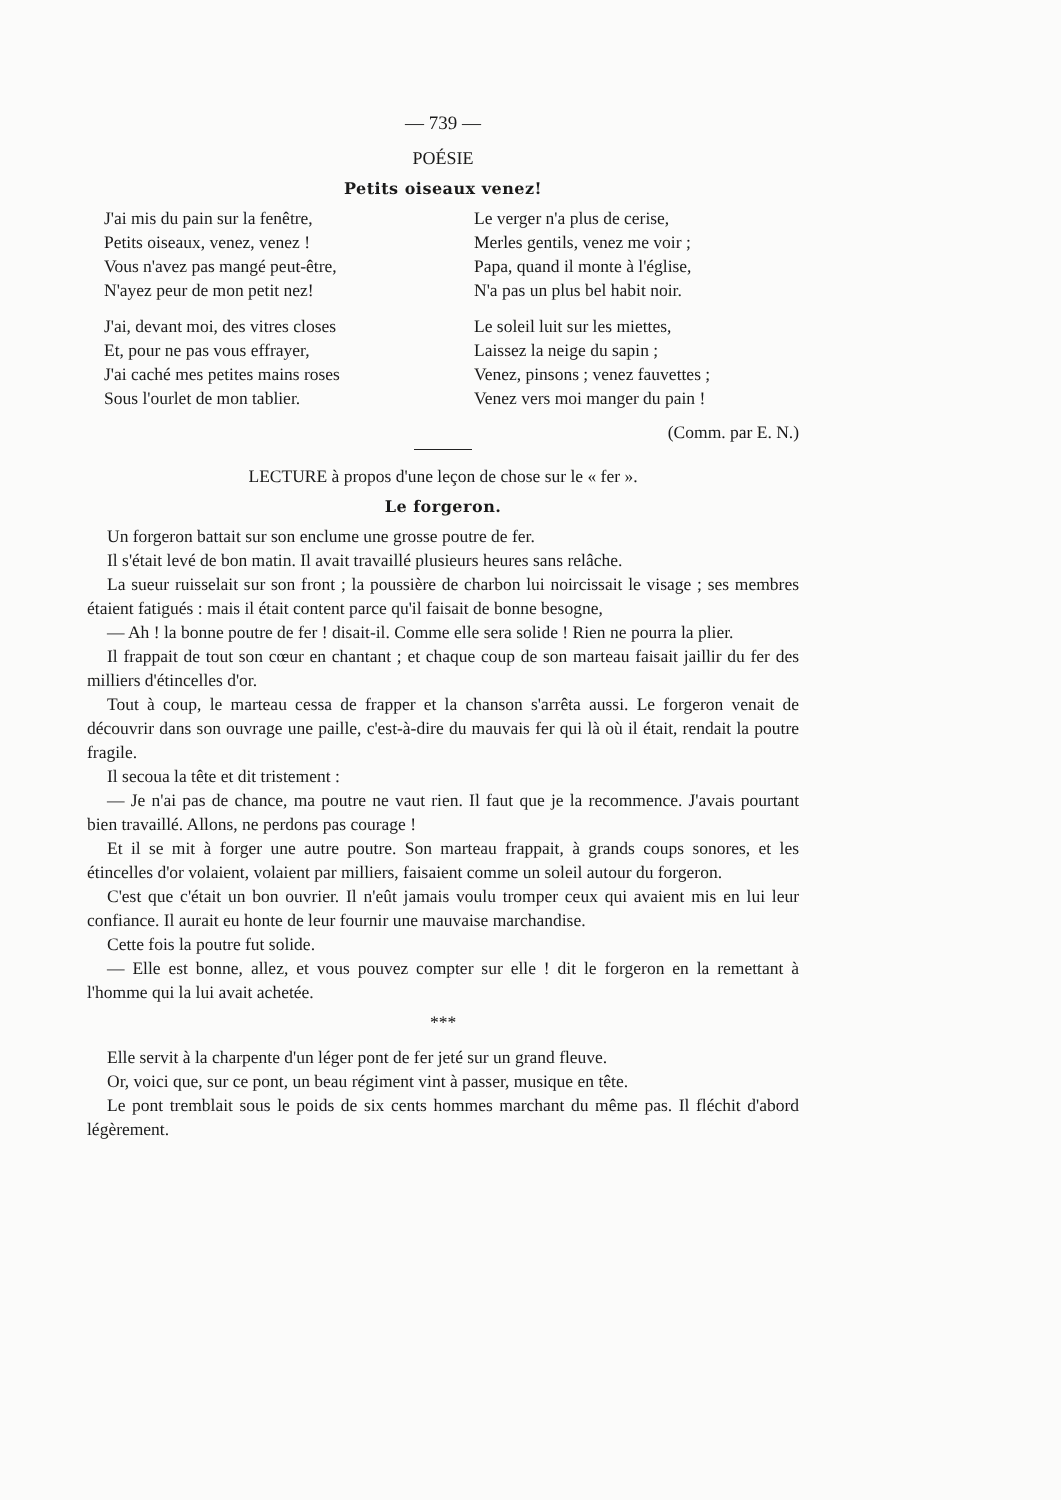— 739 —
POÉSIE
Petits oiseaux venez!
J'ai mis du pain sur la fenêtre,
Petits oiseaux, venez, venez !
Vous n'avez pas mangé peut-être,
N'ayez peur de mon petit nez!
J'ai, devant moi, des vitres closes
Et, pour ne pas vous effrayer,
J'ai caché mes petites mains roses
Sous l'ourlet de mon tablier.
Le verger n'a plus de cerise,
Merles gentils, venez me voir ;
Papa, quand il monte à l'église,
N'a pas un plus bel habit noir.
Le soleil luit sur les miettes,
Laissez la neige du sapin ;
Venez, pinsons ; venez fauvettes ;
Venez vers moi manger du pain !
(Comm. par E. N.)
LECTURE à propos d'une leçon de chose sur le « fer ».
Le forgeron.
Un forgeron battait sur son enclume une grosse poutre de fer.
Il s'était levé de bon matin. Il avait travaillé plusieurs heures sans relâche.
La sueur ruisselait sur son front ; la poussière de charbon lui noircissait le visage ; ses membres étaient fatigués : mais il était content parce qu'il faisait de bonne besogne,
— Ah ! la bonne poutre de fer ! disait-il. Comme elle sera solide ! Rien ne pourra la plier.
Il frappait de tout son cœur en chantant ; et chaque coup de son marteau faisait jaillir du fer des milliers d'étincelles d'or.
Tout à coup, le marteau cessa de frapper et la chanson s'arrêta aussi. Le forgeron venait de découvrir dans son ouvrage une paille, c'est-à-dire du mauvais fer qui là où il était, rendait la poutre fragile.
Il secoua la tête et dit tristement :
— Je n'ai pas de chance, ma poutre ne vaut rien. Il faut que je la recommence. J'avais pourtant bien travaillé. Allons, ne perdons pas courage !
Et il se mit à forger une autre poutre. Son marteau frappait, à grands coups sonores, et les étincelles d'or volaient, volaient par milliers, faisaient comme un soleil autour du forgeron.
C'est que c'était un bon ouvrier. Il n'eût jamais voulu tromper ceux qui avaient mis en lui leur confiance. Il aurait eu honte de leur fournir une mauvaise marchandise.
Cette fois la poutre fut solide.
— Elle est bonne, allez, et vous pouvez compter sur elle ! dit le forgeron en la remettant à l'homme qui la lui avait achetée.
***
Elle servit à la charpente d'un léger pont de fer jeté sur un grand fleuve.
Or, voici que, sur ce pont, un beau régiment vint à passer, musique en tête.
Le pont tremblait sous le poids de six cents hommes marchant du même pas. Il fléchit d'abord légèrement.